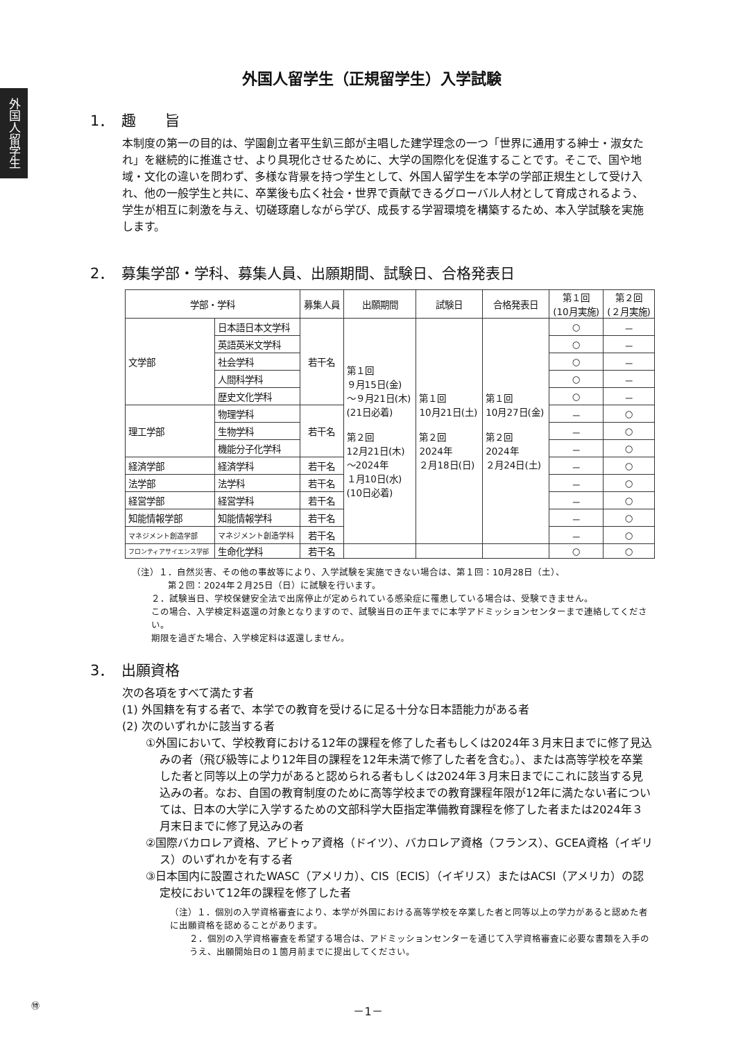外国人留学生
外国人留学生（正規留学生）入学試験
1．　趣　　旨
本制度の第一の目的は、学園創立者平生釟三郎が主唱した建学理念の一つ「世界に通用する紳士・淑女たれ」を継続的に推進させ、より具現化させるために、大学の国際化を促進することです。そこで、国や地域・文化の違いを問わず、多様な背景を持つ学生として、外国人留学生を本学の学部正規生として受け入れ、他の一般学生と共に、卒業後も広く社会・世界で貢献できるグローバル人材として育成されるよう、学生が相互に刺激を与え、切磋琢磨しながら学び、成長する学習環境を構築するため、本入学試験を実施します。
2．　募集学部・学科、募集人員、出願期間、試験日、合格発表日
| 学部・学科 | | 募集人員 | 出願期間 | 試験日 | 合格発表日 | 第１回 (10月実施) | 第２回 (２月実施) |
| --- | --- | --- | --- | --- | --- | --- | --- |
| 文学部 | 日本語日本文学科 | 若干名 | 第１回 ９月15日(金) ～９月21日(木) (21日必着) 第２回 12月21日(木) ～2024年 １月10日(水) (10日必着) | 第１回 10月21日(土) 第２回 2024年 ２月18日(日) | 第１回 10月27日(金) 第２回 2024年 ２月24日(土) | ○ | － |
| | 英語英米文学科 | | | | | ○ | － |
| | 社会学科 | | | | | ○ | － |
| | 人間科学科 | | | | | ○ | － |
| | 歴史文化学科 | | | | | ○ | － |
| 理工学部 | 物理学科 | 若干名 | | | | － | ○ |
| | 生物学科 | | | | | － | ○ |
| | 機能分子化学科 | | | | | － | ○ |
| 経済学部 | 経済学科 | 若干名 | | | | － | ○ |
| 法学部 | 法学科 | 若干名 | | | | － | ○ |
| 経営学部 | 経営学科 | 若干名 | | | | － | ○ |
| 知能情報学部 | 知能情報学科 | 若干名 | | | | － | ○ |
| マネジメント創造学部 | マネジメント創造学科 | 若干名 | | | | － | ○ |
| フロンティアサイエンス学部 | 生命化学科 | 若干名 | | | | ○ | ○ |
（注）１．自然災害、その他の事故等により、入学試験を実施できない場合は、第１回：10月28日（土）、
　　　　第２回：2024年２月25日（日）に試験を行います。
２．試験当日、学校保健安全法で出席停止が定められている感染症に罹患している場合は、受験できません。
この場合、入学検定料返還の対象となりますので、試験当日の正午までに本学アドミッションセンターまで連絡してください。
期限を過ぎた場合、入学検定料は返還しません。
3．　出願資格
次の各項をすべて満たす者
(1) 外国籍を有する者で、本学での教育を受けるに足る十分な日本語能力がある者
(2) 次のいずれかに該当する者
①外国において、学校教育における12年の課程を修了した者もしくは2024年３月末日までに修了見込みの者（飛び級等により12年目の課程を12年未満で修了した者を含む。）、または高等学校を卒業した者と同等以上の学力があると認められる者もしくは2024年３月末日までにこれに該当する見込みの者。なお、自国の教育制度のために高等学校までの教育課程年限が12年に満たない者については、日本の大学に入学するための文部科学大臣指定準備教育課程を修了した者または2024年３月末日までに修了見込みの者
②国際バカロレア資格、アビトゥア資格（ドイツ）、バカロレア資格（フランス）、GCEA資格（イギリス）のいずれかを有する者
③日本国内に設置されたWASC（アメリカ）、CIS〔ECIS〕（イギリス）またはACSI（アメリカ）の認定校において12年の課程を修了した者
（注）１．個別の入学資格審査により、本学が外国における高等学校を卒業した者と同等以上の学力があると認めた者に出願資格を認めることがあります。
２．個別の入学資格審査を希望する場合は、アドミッションセンターを通じて入学資格審査に必要な書類を入手のうえ、出願開始日の１箇月前までに提出してください。
㊕ －1－